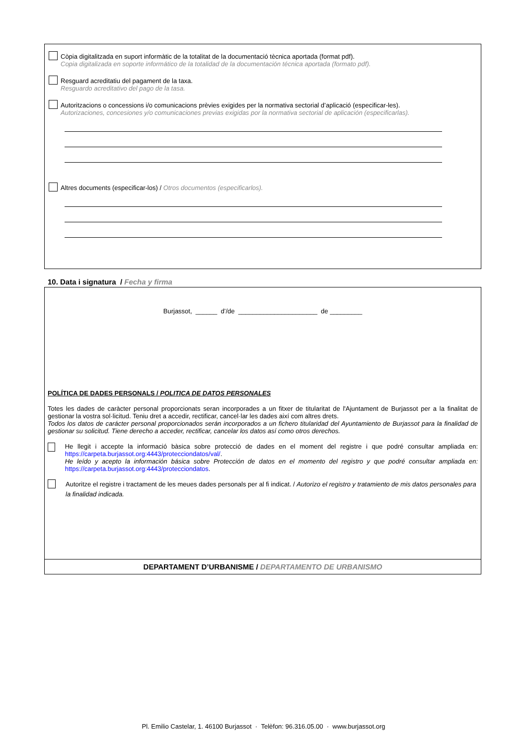Còpia digitalitzada en suport informàtic de la totalitat de la documentació tècnica aportada (format pdf).
Copia digitalizada en soporte informático de la totalidad de la documentación técnica aportada (formato pdf).
Resguard acreditatiu del pagament de la taxa.
Resguardo acreditativo del pago de la tasa.
Autoritzacions o concessions i/o comunicacions prèvies exigides per la normativa sectorial d’aplicació (especificar-les).
Autorizaciones, concesiones y/o comunicaciones previas exigidas por la normativa sectorial de aplicación (especificarlas).
Altres documents (especificar-los) / Otros documentos (especificarlos).
10. Data i signatura / Fecha y firma
Burjassot, ______ d’/de ______________________ de _________
POLÍTICA DE DADES PERSONALS / POLITICA DE DATOS PERSONALES
Totes les dades de caràcter personal proporcionats seran incorporades a un fitxer de titularitat de l'Ajuntament de Burjassot per a la finalitat de gestionar la vostra sol·licitud. Teniu dret a accedir, rectificar, cancel·lar les dades així com altres drets.
Todos los datos de carácter personal proporcionados serán incorporados a un fichero titularidad del Ayuntamiento de Burjassot para la finalidad de gestionar su solicitud. Tiene derecho a acceder, rectificar, cancelar los datos así como otros derechos.
He llegit i accepte la informació bàsica sobre protecció de dades en el moment del registre i que podré consultar ampliada en: https://carpeta.burjassot.org:4443/protecciondatos/val/.
He leído y acepto la información básica sobre Protección de datos en el momento del registro y que podré consultar ampliada en: https://carpeta.burjassot.org:4443/protecciondatos.
Autoritze el registre i tractament de les meues dades personals per al fi indicat. / Autorizo el registro y tratamiento de mis datos personales para la finalidad indicada.
DEPARTAMENT D’URBANISME / DEPARTAMENTO DE URBANISMO
Pl. Emilio Castelar, 1. 46100 Burjassot · Telèfon: 96.316.05.00 · www.burjassot.org